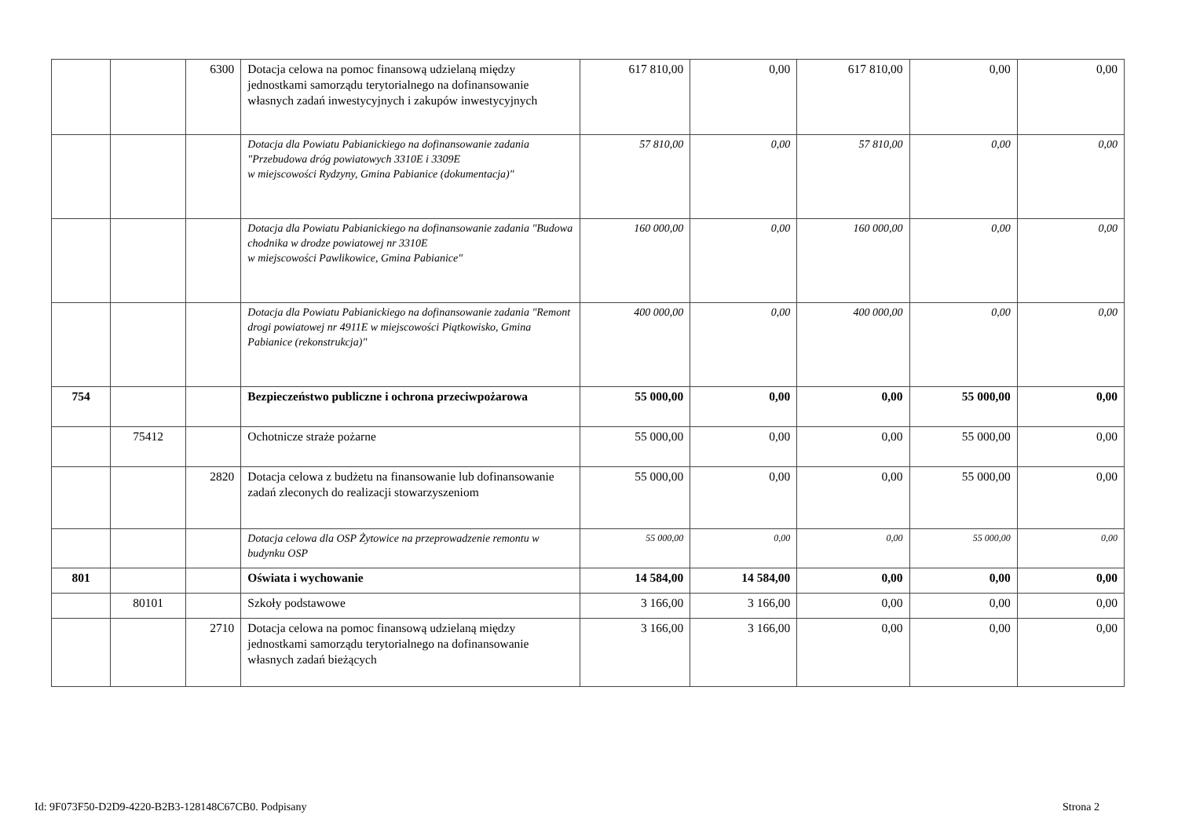| | | 6300 | Dotacja celowa na pomoc finansową udzielaną między jednostkami samorządu terytorialnego na dofinansowanie własnych zadań inwestycyjnych i zakupów inwestycyjnych | 617 810,00 | 0,00 | 617 810,00 | 0,00 | 0,00 |
| | | | Dotacja dla Powiatu Pabianickiego na dofinansowanie zadania "Przebudowa dróg powiatowych 3310E i 3309E w miejscowości Rydzyny, Gmina Pabianice (dokumentacja)" | 57 810,00 | 0,00 | 57 810,00 | 0,00 | 0,00 |
| | | | Dotacja dla Powiatu Pabianickiego na dofinansowanie zadania "Budowa chodnika w drodze powiatowej nr 3310E w miejscowości Pawlikowice, Gmina Pabianice" | 160 000,00 | 0,00 | 160 000,00 | 0,00 | 0,00 |
| | | | Dotacja dla Powiatu Pabianickiego na dofinansowanie zadania "Remont drogi powiatowej nr 4911E w miejscowości Piątkowisko, Gmina Pabianice (rekonstrukcja)" | 400 000,00 | 0,00 | 400 000,00 | 0,00 | 0,00 |
| 754 | | | Bezpieczeństwo publiczne i ochrona przeciwpożarowa | 55 000,00 | 0,00 | 0,00 | 55 000,00 | 0,00 |
| | 75412 | | Ochotnicze straże pożarne | 55 000,00 | 0,00 | 0,00 | 55 000,00 | 0,00 |
| | | 2820 | Dotacja celowa z budżetu na finansowanie lub dofinansowanie zadań zleconych do realizacji stowarzyszeniom | 55 000,00 | 0,00 | 0,00 | 55 000,00 | 0,00 |
| | | | Dotacja celowa dla OSP Żytowice na przeprowadzenie remontu w budynku OSP | 55 000,00 | 0,00 | 0,00 | 55 000,00 | 0,00 |
| 801 | | | Oświata i wychowanie | 14 584,00 | 14 584,00 | 0,00 | 0,00 | 0,00 |
| | 80101 | | Szkoły podstawowe | 3 166,00 | 3 166,00 | 0,00 | 0,00 | 0,00 |
| | | 2710 | Dotacja celowa na pomoc finansową udzielaną między jednostkami samorządu terytorialnego na dofinansowanie własnych zadań bieżących | 3 166,00 | 3 166,00 | 0,00 | 0,00 | 0,00 |
Id: 9F073F50-D2D9-4220-B2B3-128148C67CB0. Podpisany
Strona 2